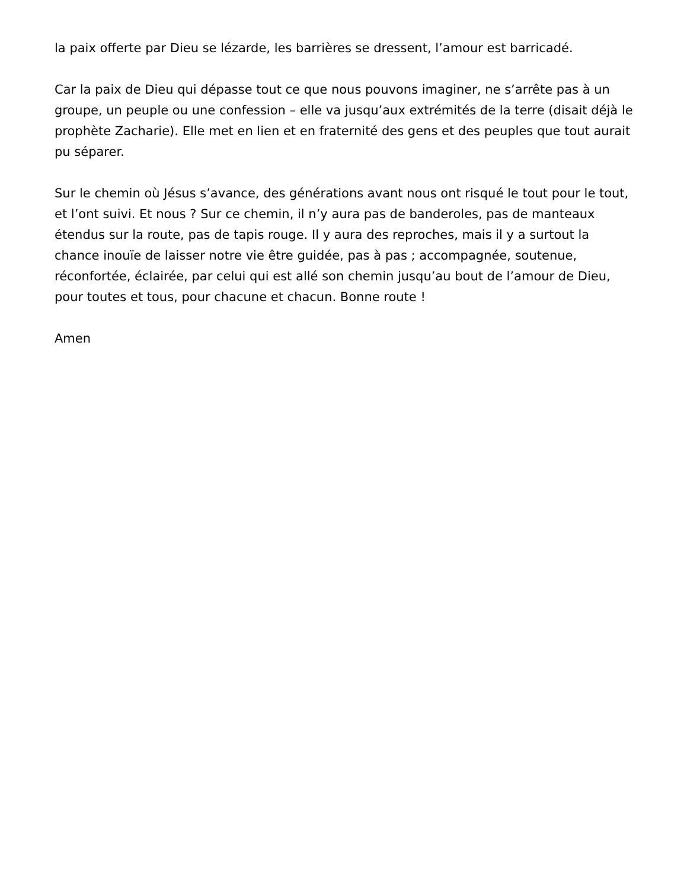la paix offerte par Dieu se lézarde, les barrières se dressent, l’amour est barricadé.
Car la paix de Dieu qui dépasse tout ce que nous pouvons imaginer, ne s’arrête pas à un groupe, un peuple ou une confession – elle va jusqu’aux extrémités de la terre (disait déjà le prophète Zacharie). Elle met en lien et en fraternité des gens et des peuples que tout aurait pu séparer.
Sur le chemin où Jésus s’avance, des générations avant nous ont risqué le tout pour le tout, et l’ont suivi. Et nous ? Sur ce chemin, il n’y aura pas de banderoles, pas de manteaux étendus sur la route, pas de tapis rouge. Il y aura des reproches, mais il y a surtout la chance inouïe de laisser notre vie être guidée, pas à pas ; accompagnée, soutenue, réconfortée, éclairée, par celui qui est allé son chemin jusqu’au bout de l’amour de Dieu, pour toutes et tous, pour chacune et chacun. Bonne route !
Amen